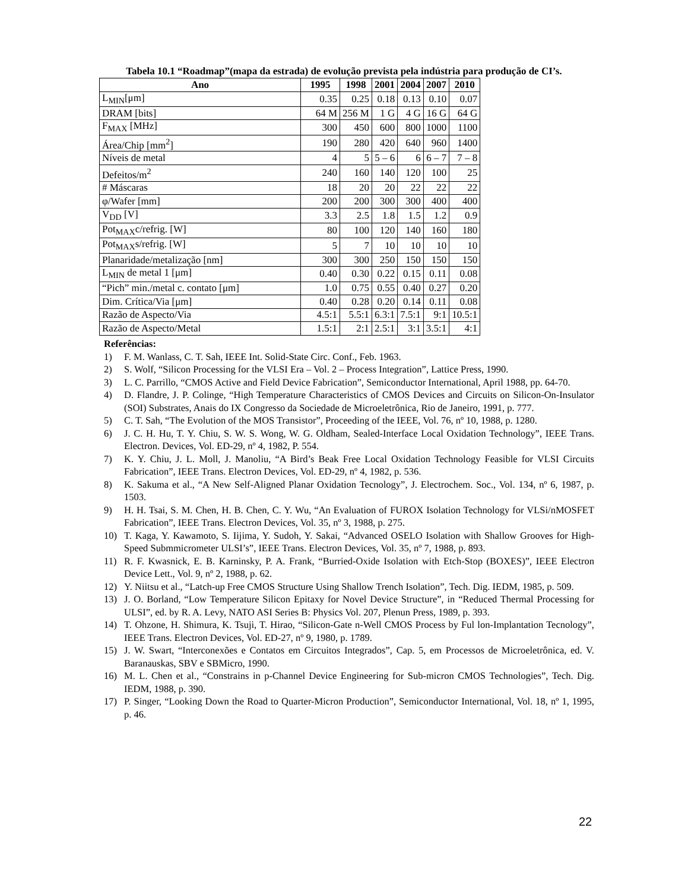Tabela 10.1 “Roadmap”(mapa da estrada) de evolução prevista pela indústria para produção de CI’s.
| Ano | 1995 | 1998 | 2001 | 2004 | 2007 | 2010 |
| --- | --- | --- | --- | --- | --- | --- |
| L<sub>MIN</sub>[μm] | 0.35 | 0.25 | 0.18 | 0.13 | 0.10 | 0.07 |
| DRAM [bits] | 64 M | 256 M | 1 G | 4 G | 16 G | 64 G |
| F<sub>MAX</sub> [MHz] | 300 | 450 | 600 | 800 | 1000 | 1100 |
| Área/Chip [mm<sup>2</sup>] | 190 | 280 | 420 | 640 | 960 | 1400 |
| Níveis de metal | 4 | 5 | 5 – 6 | 6 | 6 – 7 | 7 – 8 |
| Defeitos/m<sup>2</sup> | 240 | 160 | 140 | 120 | 100 | 25 |
| # Máscaras | 18 | 20 | 20 | 22 | 22 | 22 |
| φ/Wafer [mm] | 200 | 200 | 300 | 300 | 400 | 400 |
| V<sub>DD</sub> [V] | 3.3 | 2.5 | 1.8 | 1.5 | 1.2 | 0.9 |
| Pot<sub>MAX</sub>c/refrig. [W] | 80 | 100 | 120 | 140 | 160 | 180 |
| Pot<sub>MAX</sub>s/refrig. [W] | 5 | 7 | 10 | 10 | 10 | 10 |
| Planaridade/metalização [nm] | 300 | 300 | 250 | 150 | 150 | 150 |
| L<sub>MIN</sub> de metal 1 [μm] | 0.40 | 0.30 | 0.22 | 0.15 | 0.11 | 0.08 |
| “Pich” min./metal c. contato [μm] | 1.0 | 0.75 | 0.55 | 0.40 | 0.27 | 0.20 |
| Dim. Crítica/Via [μm] | 0.40 | 0.28 | 0.20 | 0.14 | 0.11 | 0.08 |
| Razão de Aspecto/Via | 4.5:1 | 5.5:1 | 6.3:1 | 7.5:1 | 9:1 | 10.5:1 |
| Razão de Aspecto/Metal | 1.5:1 | 2:1 | 2.5:1 | 3:1 | 3.5:1 | 4:1 |
Referências:
1) F. M. Wanlass, C. T. Sah, IEEE Int. Solid-State Circ. Conf., Feb. 1963.
2) S. Wolf, “Silicon Processing for the VLSI Era – Vol. 2 – Process Integration”, Lattice Press, 1990.
3) L. C. Parrillo, “CMOS Active and Field Device Fabrication”, Semiconductor International, April 1988, pp. 64-70.
4) D. Flandre, J. P. Colinge, “High Temperature Characteristics of CMOS Devices and Circuits on Silicon-On-Insulator (SOI) Substrates, Anais do IX Congresso da Sociedade de Microeletrônica, Rio de Janeiro, 1991, p. 777.
5) C. T. Sah, “The Evolution of the MOS Transistor”, Proceeding of the IEEE, Vol. 76, nº 10, 1988, p. 1280.
6) J. C. H. Hu, T. Y. Chiu, S. W. S. Wong, W. G. Oldham, Sealed-Interface Local Oxidation Technology”, IEEE Trans. Electron. Devices, Vol. ED-29, nº 4, 1982, P. 554.
7) K. Y. Chiu, J. L. Moll, J. Manoliu, “A Bird’s Beak Free Local Oxidation Technology Feasible for VLSI Circuits Fabrication”, IEEE Trans. Electron Devices, Vol. ED-29, nº 4, 1982, p. 536.
8) K. Sakuma et al., “A New Self-Aligned Planar Oxidation Tecnology”, J. Electrochem. Soc., Vol. 134, nº 6, 1987, p. 1503.
9) H. H. Tsai, S. M. Chen, H. B. Chen, C. Y. Wu, “An Evaluation of FUROX Isolation Technology for VLSi/nMOSFET Fabrication”, IEEE Trans. Electron Devices, Vol. 35, nº 3, 1988, p. 275.
10) T. Kaga, Y. Kawamoto, S. Iijima, Y. Sudoh, Y. Sakai, “Advanced OSELO Isolation with Shallow Grooves for High-Speed Submmicrometer ULSI’s”, IEEE Trans. Electron Devices, Vol. 35, nº 7, 1988, p. 893.
11) R. F. Kwasnick, E. B. Karninsky, P. A. Frank, “Burried-Oxide Isolation with Etch-Stop (BOXES)”, IEEE Electron Device Lett., Vol. 9, nº 2, 1988, p. 62.
12) Y. Niitsu et al., “Latch-up Free CMOS Structure Using Shallow Trench Isolation”, Tech. Dig. IEDM, 1985, p. 509.
13) J. O. Borland, “Low Temperature Silicon Epitaxy for Novel Device Structure”, in “Reduced Thermal Processing for ULSI”, ed. by R. A. Levy, NATO ASI Series B: Physics Vol. 207, Plenun Press, 1989, p. 393.
14) T. Ohzone, H. Shimura, K. Tsuji, T. Hirao, “Silicon-Gate n-Well CMOS Process by Ful lon-Implantation Tecnology”, IEEE Trans. Electron Devices, Vol. ED-27, nº 9, 1980, p. 1789.
15) J. W. Swart, “Interconexões e Contatos em Circuitos Integrados”, Cap. 5, em Processos de Microeletrônica, ed. V. Baranauskas, SBV e SBMicro, 1990.
16) M. L. Chen et al., “Constrains in p-Channel Device Engineering for Sub-micron CMOS Technologies”, Tech. Dig. IEDM, 1988, p. 390.
17) P. Singer, “Looking Down the Road to Quarter-Micron Production”, Semiconductor International, Vol. 18, nº 1, 1995, p. 46.
22